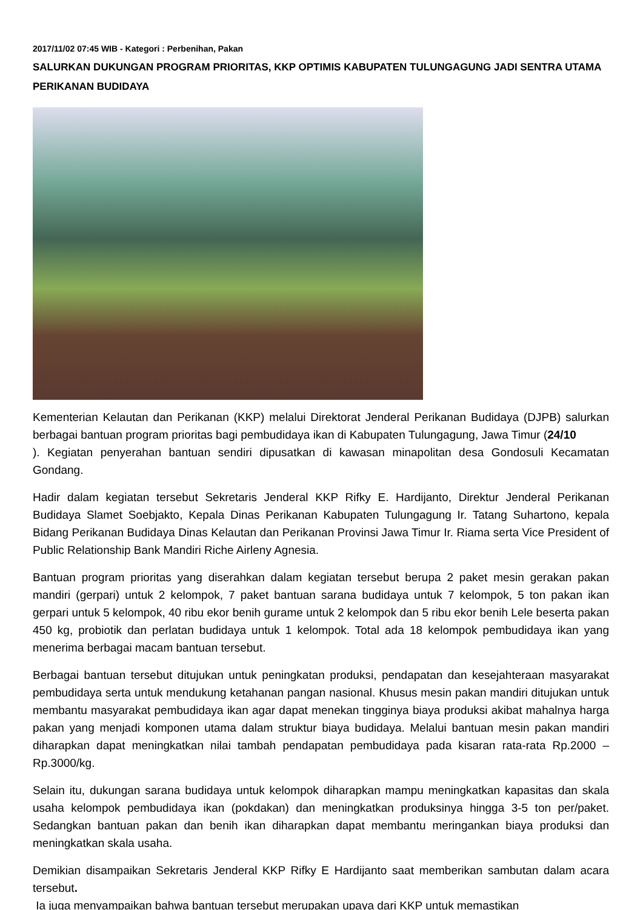2017/11/02 07:45 WIB - Kategori : Perbenihan, Pakan
SALURKAN DUKUNGAN PROGRAM PRIORITAS, KKP OPTIMIS KABUPATEN TULUNGAGUNG JADI SENTRA UTAMA PERIKANAN BUDIDAYA
Kementerian Kelautan dan Perikanan (KKP) melalui Direktorat Jenderal Perikanan Budidaya (DJPB) salurkan berbagai bantuan program prioritas bagi pembudidaya ikan di Kabupaten Tulungagung, Jawa Timur (24/10
). Kegiatan penyerahan bantuan sendiri dipusatkan di kawasan minapolitan desa Gondosuli Kecamatan Gondang.
Hadir dalam kegiatan tersebut Sekretaris Jenderal KKP Rifky E. Hardijanto, Direktur Jenderal Perikanan Budidaya Slamet Soebjakto, Kepala Dinas Perikanan Kabupaten Tulungagung Ir. Tatang Suhartono, kepala Bidang Perikanan Budidaya Dinas Kelautan dan Perikanan Provinsi Jawa Timur Ir. Riama serta Vice President of Public Relationship Bank Mandiri Riche Airleny Agnesia.
Bantuan program prioritas yang diserahkan dalam kegiatan tersebut berupa 2 paket mesin gerakan pakan mandiri (gerpari) untuk 2 kelompok, 7 paket bantuan sarana budidaya untuk 7 kelompok, 5 ton pakan ikan gerpari untuk 5 kelompok, 40 ribu ekor benih gurame untuk 2 kelompok dan 5 ribu ekor benih Lele beserta pakan 450 kg, probiotik dan perlatan budidaya untuk 1 kelompok. Total ada 18 kelompok pembudidaya ikan yang menerima berbagai macam bantuan tersebut.
Berbagai bantuan tersebut ditujukan untuk peningkatan produksi, pendapatan dan kesejahteraan masyarakat pembudidaya serta untuk mendukung ketahanan pangan nasional. Khusus mesin pakan mandiri ditujukan untuk membantu masyarakat pembudidaya ikan agar dapat menekan tingginya biaya produksi akibat mahalnya harga pakan yang menjadi komponen utama dalam struktur biaya budidaya. Melalui bantuan mesin pakan mandiri diharapkan dapat meningkatkan nilai tambah pendapatan pembudidaya pada kisaran rata-rata Rp.2000 – Rp.3000/kg.
Selain itu, dukungan sarana budidaya untuk kelompok diharapkan mampu meningkatkan kapasitas dan skala usaha kelompok pembudidaya ikan (pokdakan) dan meningkatkan produksinya hingga 3-5 ton per/paket. Sedangkan bantuan pakan dan benih ikan diharapkan dapat membantu meringankan biaya produksi dan meningkatkan skala usaha.
Demikian disampaikan Sekretaris Jenderal KKP Rifky E Hardijanto saat memberikan sambutan dalam acara tersebut.
Ia juga menyampaikan bahwa bantuan tersebut merupakan upaya dari KKP untuk memastikan